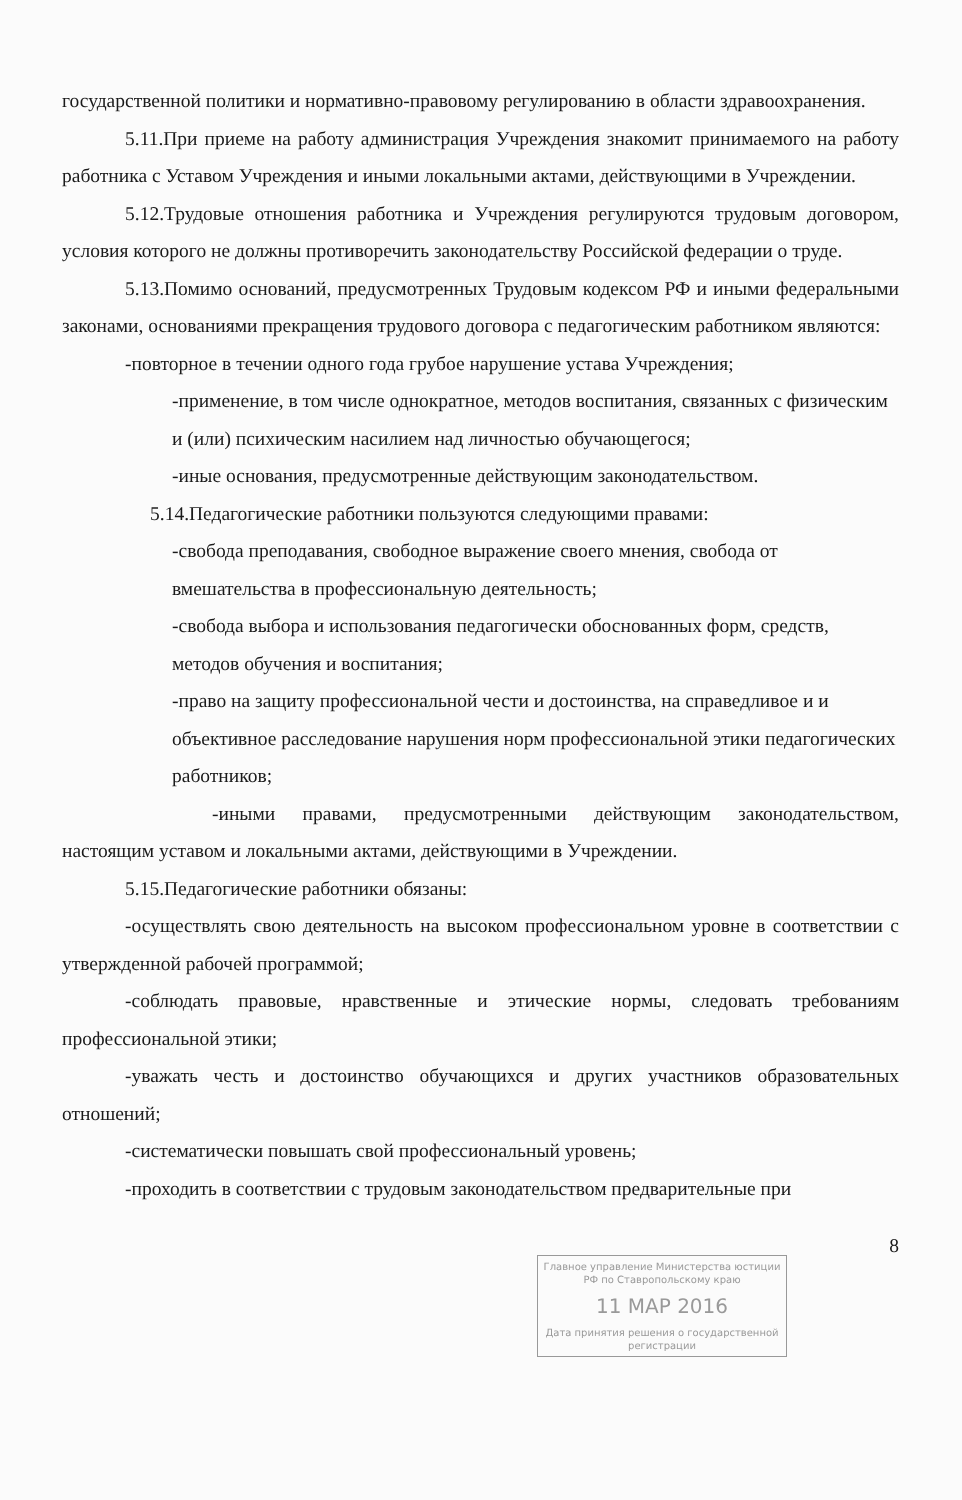государственной политики и нормативно-правовому регулированию в области здравоохранения.
5.11.При приеме на работу администрация Учреждения знакомит принимаемого на работу работника с Уставом Учреждения и иными локальными актами, действующими в Учреждении.
5.12.Трудовые отношения работника и Учреждения регулируются трудовым договором, условия которого не должны противоречить законодательству Российской федерации о труде.
5.13.Помимо оснований, предусмотренных Трудовым кодексом РФ и иными федеральными законами, основаниями прекращения трудового договора с педагогическим работником являются:
-повторное в течении одного года грубое нарушение устава Учреждения;
-применение, в том числе однократное, методов воспитания, связанных с физическим и (или) психическим насилием над личностью обучающегося;
-иные основания, предусмотренные действующим законодательством.
5.14.Педагогические работники пользуются следующими правами:
-свобода преподавания, свободное выражение своего мнения, свобода от вмешательства в профессиональную деятельность;
-свобода выбора и использования педагогически обоснованных форм, средств, методов обучения и воспитания;
-право на защиту профессиональной чести и достоинства, на справедливое и и объективное расследование нарушения норм профессиональной этики педагогических работников;
-иными правами, предусмотренными действующим законодательством, настоящим уставом и локальными актами, действующими в Учреждении.
5.15.Педагогические работники обязаны:
-осуществлять свою деятельность на высоком профессиональном уровне в соответствии с утвержденной рабочей программой;
-соблюдать правовые, нравственные и этические нормы, следовать требованиям профессиональной этики;
-уважать честь и достоинство обучающихся и других участников образовательных отношений;
-систематически повышать свой профессиональный уровень;
-проходить в соответствии с трудовым законодательством предварительные при
8
Главное управление Министерства юстиции РФ по Ставропольскому краю
11 МАР 2016
Дата принятия решения о государственной регистрации